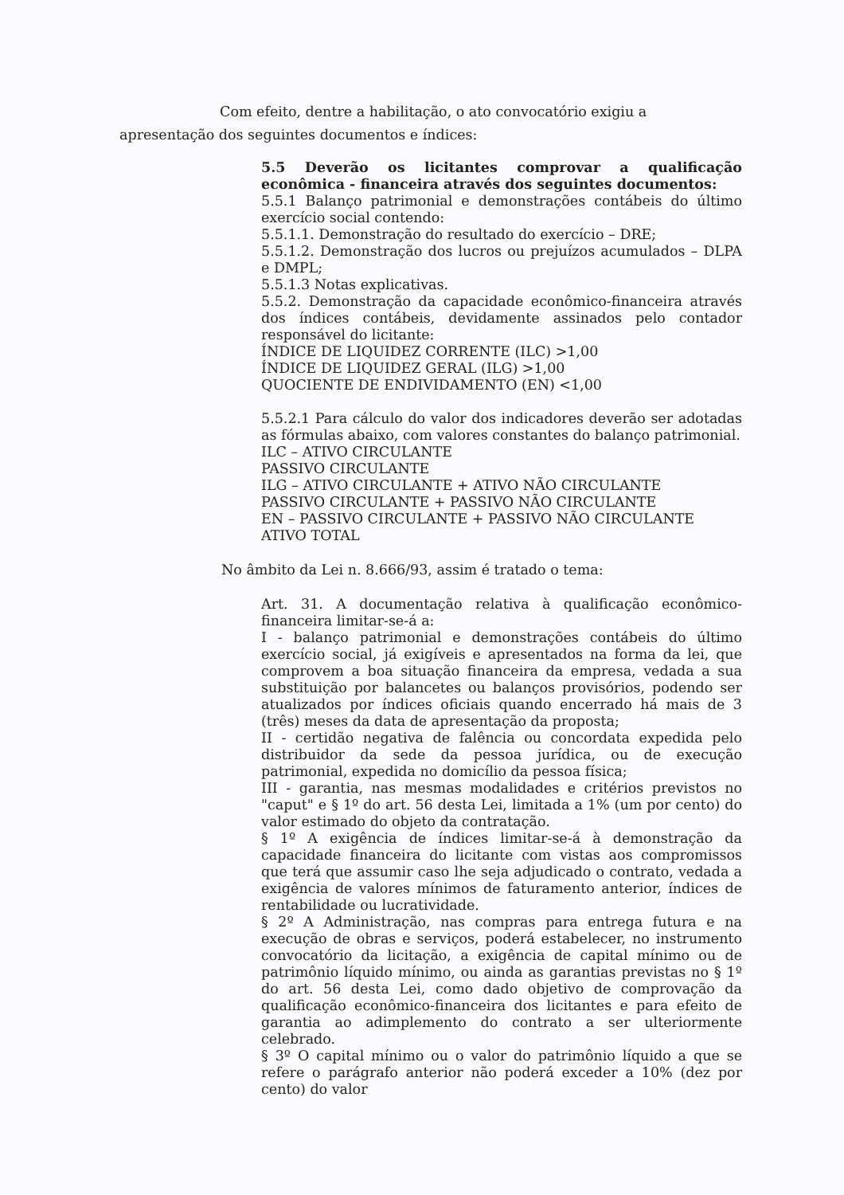Com efeito, dentre a habilitação, o ato convocatório exigiu a apresentação dos seguintes documentos e índices:
5.5 Deverão os licitantes comprovar a qualificação econômica - financeira através dos seguintes documentos:
5.5.1 Balanço patrimonial e demonstrações contábeis do último exercício social contendo:
5.5.1.1. Demonstração do resultado do exercício – DRE;
5.5.1.2. Demonstração dos lucros ou prejuízos acumulados – DLPA e DMPL;
5.5.1.3 Notas explicativas.
5.5.2. Demonstração da capacidade econômico-financeira através dos índices contábeis, devidamente assinados pelo contador responsável do licitante:
ÍNDICE DE LIQUIDEZ CORRENTE (ILC) >1,00
ÍNDICE DE LIQUIDEZ GERAL (ILG) >1,00
QUOCIENTE DE ENDIVIDAMENTO (EN) <1,00
5.5.2.1 Para cálculo do valor dos indicadores deverão ser adotadas as fórmulas abaixo, com valores constantes do balanço patrimonial.
ILC – ATIVO CIRCULANTE
PASSIVO CIRCULANTE
ILG – ATIVO CIRCULANTE + ATIVO NÃO CIRCULANTE
PASSIVO CIRCULANTE + PASSIVO NÃO CIRCULANTE
EN – PASSIVO CIRCULANTE + PASSIVO NÃO CIRCULANTE
ATIVO TOTAL
No âmbito da Lei n. 8.666/93, assim é tratado o tema:
Art. 31. A documentação relativa à qualificação econômico-financeira limitar-se-á a:
I - balanço patrimonial e demonstrações contábeis do último exercício social, já exigíveis e apresentados na forma da lei, que comprovem a boa situação financeira da empresa, vedada a sua substituição por balancetes ou balanços provisórios, podendo ser atualizados por índices oficiais quando encerrado há mais de 3 (três) meses da data de apresentação da proposta;
II - certidão negativa de falência ou concordata expedida pelo distribuidor da sede da pessoa jurídica, ou de execução patrimonial, expedida no domicílio da pessoa física;
III - garantia, nas mesmas modalidades e critérios previstos no "caput" e § 1º do art. 56 desta Lei, limitada a 1% (um por cento) do valor estimado do objeto da contratação.
§ 1º A exigência de índices limitar-se-á à demonstração da capacidade financeira do licitante com vistas aos compromissos que terá que assumir caso lhe seja adjudicado o contrato, vedada a exigência de valores mínimos de faturamento anterior, índices de rentabilidade ou lucratividade.
§ 2º A Administração, nas compras para entrega futura e na execução de obras e serviços, poderá estabelecer, no instrumento convocatório da licitação, a exigência de capital mínimo ou de patrimônio líquido mínimo, ou ainda as garantias previstas no § 1º do art. 56 desta Lei, como dado objetivo de comprovação da qualificação econômico-financeira dos licitantes e para efeito de garantia ao adimplemento do contrato a ser ulteriormente celebrado.
§ 3º O capital mínimo ou o valor do patrimônio líquido a que se refere o parágrafo anterior não poderá exceder a 10% (dez por cento) do valor